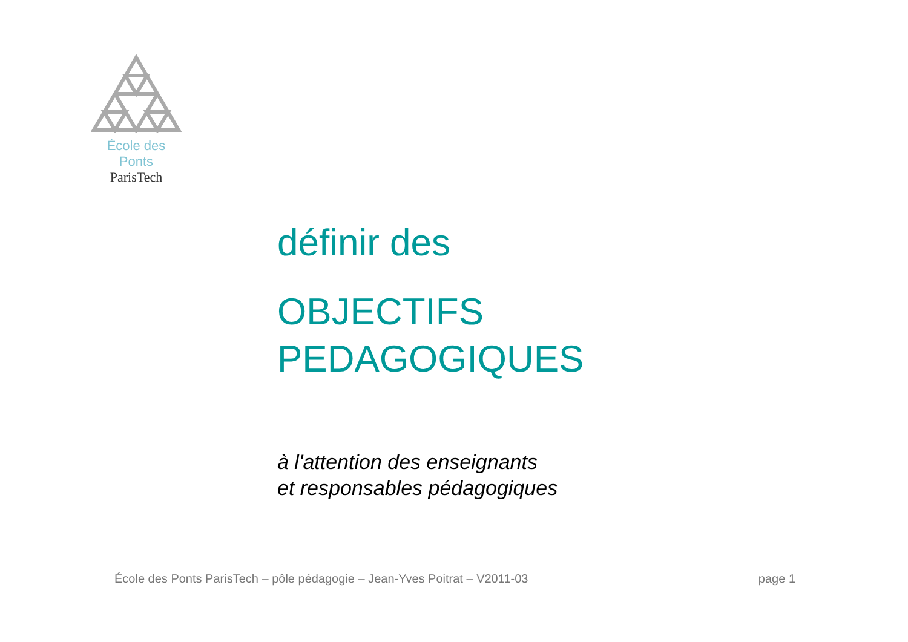École des Ponts
ParisTech
définir des
OBJECTIFS
PEDAGOGIQUES
à l'attention des enseignants
et responsables pédagogiques
École des Ponts ParisTech – pôle pédagogie – Jean-Yves Poitrat – V2011-03 page 1